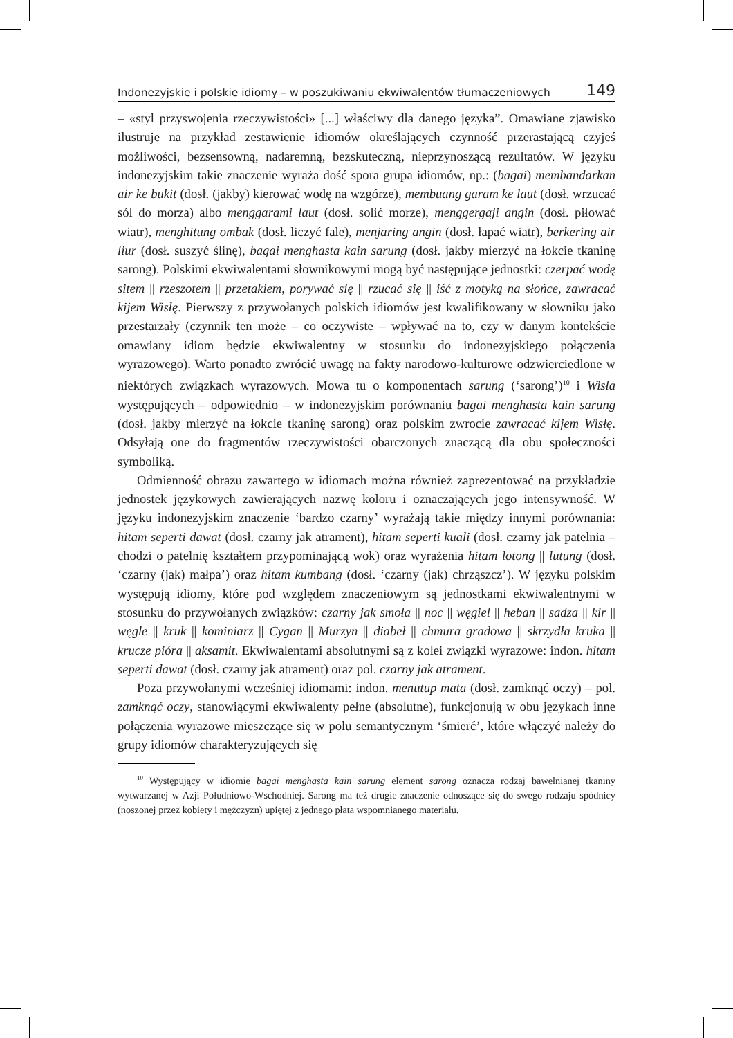Indonezyjskie i polskie idiomy – w poszukiwaniu ekwiwalentów tłumaczeniowych 149
– «styl przyswojenia rzeczywistości» [...] właściwy dla danego języka”. Omawiane zjawisko ilustruje na przykład zestawienie idiomów określających czynność przerastającą czyjeś możliwości, bezsensowną, nadaremną, bezskuteczną, nieprzynoszącą rezultatów. W języku indonezyjskim takie znaczenie wyraża dość spora grupa idiomów, np.: (bagai) membandarkan air ke bukit (dosł. (jakby) kierować wodę na wzgórze), membuang garam ke laut (dosł. wrzucać sól do morza) albo menggarami laut (dosł. solić morze), menggergaji angin (dosł. piłować wiatr), menghitung ombak (dosł. liczyć fale), menjaring angin (dosł. łapać wiatr), berkering air liur (dosł. suszyć ślinę), bagai menghasta kain sarung (dosł. jakby mierzyć na łokcie tkaninę sarong). Polskimi ekwiwalentami słownikowymi mogą być następujące jednostki: czerpać wodę sitem || rzeszotem || przetakiem, porywać się || rzucać się || iść z motyką na słońce, zawracać kijem Wisłę. Pierwszy z przywołanych polskich idiomów jest kwalifikowany w słowniku jako przestarzały (czynnik ten może – co oczywiste – wpływać na to, czy w danym kontekście omawiany idiom będzie ekwiwalentny w stosunku do indonezyjskiego połączenia wyrazowego). Warto ponadto zwrócić uwagę na fakty narodowo-kulturowe odzwierciedlone w niektórych związkach wyrazowych. Mowa tu o komponentach sarung (‘sarong’)<sup>10</sup> i Wisła występujących – odpowiednio – w indonezyjskim porównaniu bagai menghasta kain sarung (dosł. jakby mierzyć na łokcie tkaninę sarong) oraz polskim zwrocie zawracać kijem Wisłę. Odsyłają one do fragmentów rzeczywistości obarczonych znaczącą dla obu społeczności symboliką.
Odmienność obrazu zawartego w idiomach można również zaprezentować na przykładzie jednostek językowych zawierających nazwę koloru i oznaczających jego intensywność. W języku indonezyjskim znaczenie ‘bardzo czarny’ wyrażają takie między innymi porównania: hitam seperti dawat (dosł. czarny jak atrament), hitam seperti kuali (dosł. czarny jak patelnia – chodzi o patelnię kształtem przypominającą wok) oraz wyrażenia hitam lotong || lutung (dosł. ‘czarny (jak) małpa’) oraz hitam kumbang (dosł. ‘czarny (jak) chrząszcz’). W języku polskim występują idiomy, które pod względem znaczeniowym są jednostkami ekwiwalentnymi w stosunku do przywołanych związków: czarny jak smoła || noc || węgiel || heban || sadza || kir || węgle || kruk || kominiarz || Cygan || Murzyn || diabeł || chmura gradowa || skrzydła kruka || krucze pióra || aksamit. Ekwiwalentami absolutnymi są z kolei związki wyrazowe: indon. hitam seperti dawat (dosł. czarny jak atrament) oraz pol. czarny jak atrament.
Poza przywołanymi wcześniej idiomami: indon. menutup mata (dosł. zamknąć oczy) – pol. zamknąć oczy, stanowiącymi ekwiwalenty pełne (absolutne), funkcjonują w obu językach inne połączenia wyrazowe mieszczące się w polu semantycznym ‘śmierć’, które włączyć należy do grupy idiomów charakteryzujących się
<sup>10</sup> Występujący w idiomie bagai menghasta kain sarung element sarong oznacza rodzaj bawełnianej tkaniny wytwarzanej w Azji Południowo-Wschodniej. Sarong ma też drugie znaczenie odnoszące się do swego rodzaju spódnicy (noszonej przez kobiety i mężczyzn) upiętej z jednego płata wspomnianego materiału.